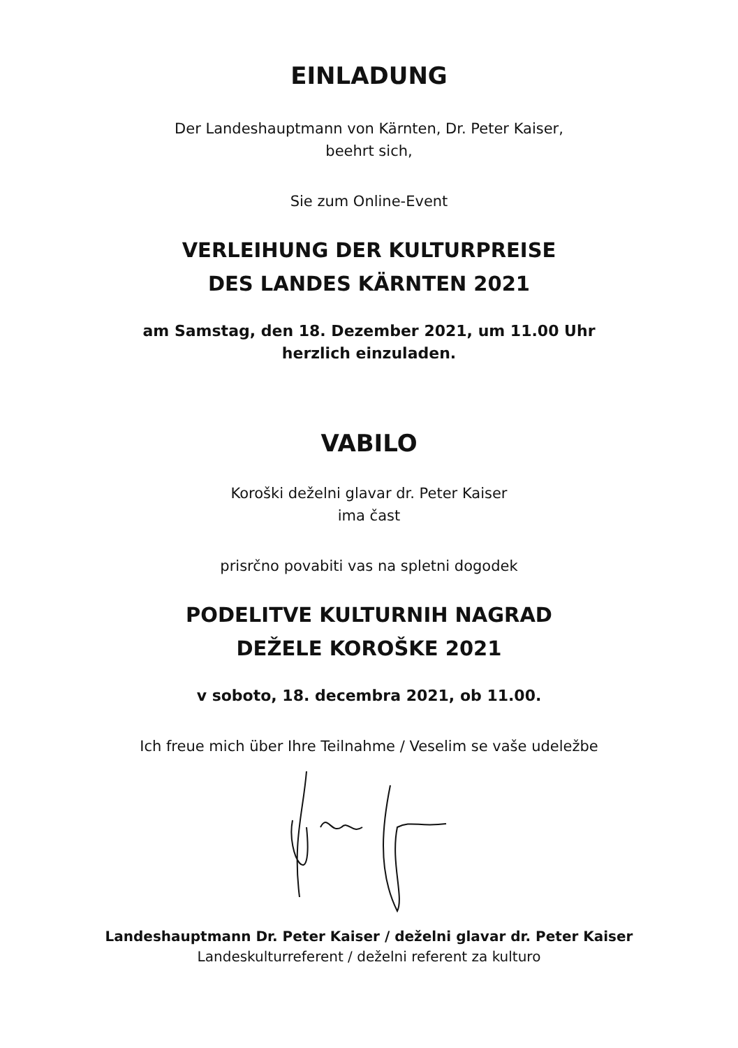EINLADUNG
Der Landeshauptmann von Kärnten, Dr. Peter Kaiser,
beehrt sich,
Sie zum Online-Event
VERLEIHUNG DER KULTURPREISE
DES LANDES KÄRNTEN 2021
am Samstag, den 18. Dezember 2021, um 11.00 Uhr
herzlich einzuladen.
VABILO
Koroški deželni glavar dr. Peter Kaiser
ima čast
prisrčno povabiti vas na spletni dogodek
PODELITVE KULTURNIH NAGRAD
DEŽELE KOROŠKE 2021
v soboto, 18. decembra 2021, ob 11.00.
Ich freue mich über Ihre Teilnahme / Veselim se vaše udeležbe
Landeshauptmann Dr. Peter Kaiser / deželni glavar dr. Peter Kaiser
Landeskulturreferent / deželni referent za kulturo